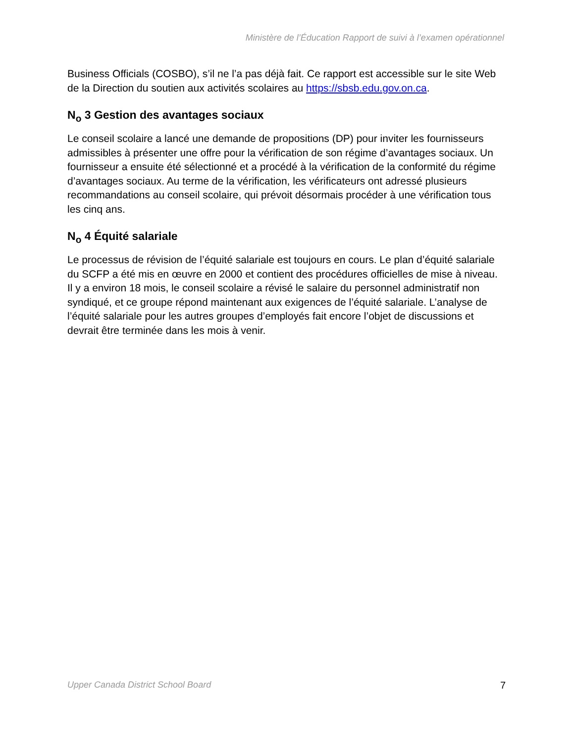Ministère de l’Éducation Rapport de suivi à l’examen opérationnel
Business Officials (COSBO), s’il ne l’a pas déjà fait. Ce rapport est accessible sur le site Web de la Direction du soutien aux activités scolaires au https://sbsb.edu.gov.on.ca.
N<sub>o</sub> 3 Gestion des avantages sociaux
Le conseil scolaire a lancé une demande de propositions (DP) pour inviter les fournisseurs admissibles à présenter une offre pour la vérification de son régime d’avantages sociaux. Un fournisseur a ensuite été sélectionné et a procédé à la vérification de la conformité du régime d’avantages sociaux. Au terme de la vérification, les vérificateurs ont adressé plusieurs recommandations au conseil scolaire, qui prévoit désormais procéder à une vérification tous les cinq ans.
N<sub>o</sub> 4 Équité salariale
Le processus de révision de l’équité salariale est toujours en cours. Le plan d’équité salariale du SCFP a été mis en œuvre en 2000 et contient des procédures officielles de mise à niveau. Il y a environ 18 mois, le conseil scolaire a révisé le salaire du personnel administratif non syndiqué, et ce groupe répond maintenant aux exigences de l’équité salariale. L’analyse de l’équité salariale pour les autres groupes d’employés fait encore l’objet de discussions et devrait être terminée dans les mois à venir.
Upper Canada District School Board 7